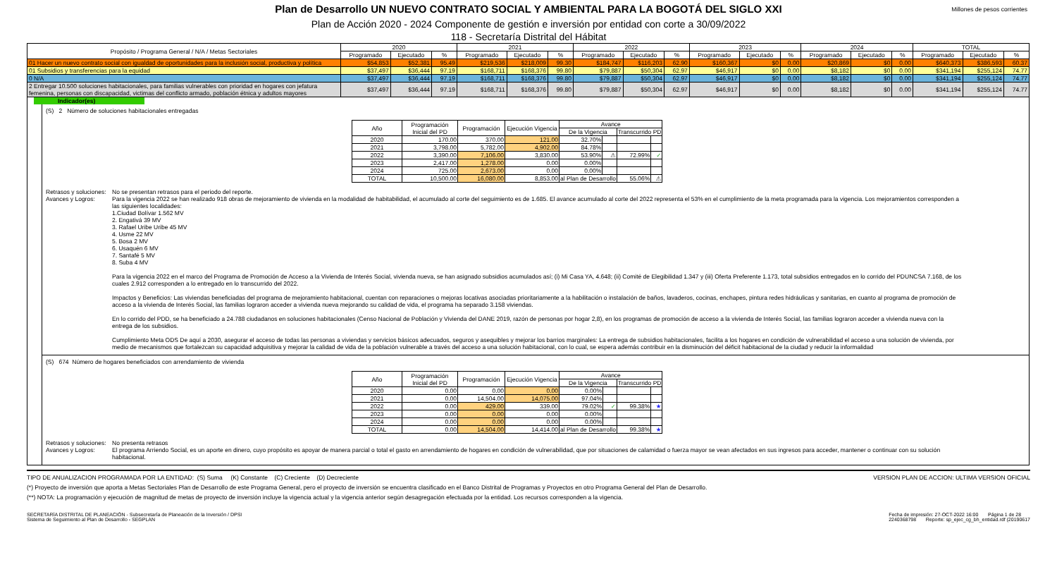Millones de pesos corrientes
Plan de Desarrollo UN NUEVO CONTRATO SOCIAL Y AMBIENTAL PARA LA BOGOTÁ DEL SIGLO XXI
Plan de Acción 2020 - 2024 Componente de gestión e inversión por entidad con corte a 30/09/2022
118 - Secretaría Distrital del Hábitat
| Propósito / Programa General / N/A / Metas Sectoriales | 2020 | | | 2021 | | | 2022 | | | 2023 | | | 2024 | | | TOTAL | | |
| --- | --- | --- | --- | --- | --- | --- | --- | --- | --- | --- | --- | --- | --- | --- | --- | --- | --- | --- |
| | Programado | Ejecutado | % | Programado | Ejecutado | % | Programado | Ejecutado | % | Programado | Ejecutado | % | Programado | Ejecutado | % | Programado | Ejecutado | % |
| 01 Hacer un nuevo contrato social con igualdad de oportunidades para la inclusión social, productiva y política | $54,853 | $52,381 | 95.49 | $219,536 | $218,009 | 99.30 | $184,747 | $116,203 | 62.90 | $160,367 | $0 | 0.00 | $20,869 | $0 | 0.00 | $640,373 | $386,593 | 60.37 |
| 01 Subsidios y transferencias para la equidad | $37,497 | $36,444 | 97.19 | $168,711 | $168,376 | 99.80 | $79,887 | $50,304 | 62.97 | $46,917 | $0 | 0.00 | $8,182 | $0 | 0.00 | $341,194 | $255,124 | 74.77 |
| 0 N/A | $37,497 | $36,444 | 97.19 | $168,711 | $168,376 | 99.80 | $79,887 | $50,304 | 62.97 | $46,917 | $0 | 0.00 | $8,182 | $0 | 0.00 | $341,194 | $255,124 | 74.77 |
| 2 Entregar 10.500 soluciones habitacionales, para familias vulnerables con prioridad en hogares con jefatura femenina, personas con discapacidad, victimas del conflicto armado, población étnica y adultos mayores | $37,497 | $36,444 | 97.19 | $168,711 | $168,376 | 99.80 | $79,887 | $50,304 | 62.97 | $46,917 | $0 | 0.00 | $8,182 | $0 | 0.00 | $341,194 | $255,124 | 74.77 |
Indicador(es)
(S) 2 Número de soluciones habitacionales entregadas
| Año | Programación Inicial del PD | Programación | Ejecución Vigencia | Avance | | | |
| --- | --- | --- | --- | --- | --- | --- | --- |
| | | | | De la Vigencia | | Transcurrido PD | |
| 2020 | 170.00 | 370.00 | 121.00 | 32.70% | | | |
| 2021 | 3,798.00 | 5,782.00 | 4,902.00 | 84.78% | | | |
| 2022 | 3,390.00 | 7,106.00 | 3,830.00 | 53.90% | ⚠ | 72.99% | ✓ |
| 2023 | 2,417.00 | 1,278.00 | 0.00 | 0.00% | | | |
| 2024 | 725.00 | 2,673.00 | 0.00 | 0.00% | | | |
| TOTAL | 10,500.00 | 16,080.00 | 8,853.00 | al Plan de Desarrollo | | 55.06% | ⚠ |
Retrasos y soluciones:
No se presentan retrasos para el periodo del reporte.
Avances y Logros: Para la vigencia 2022 se han realizado 918 obras de mejoramiento de vivienda en la modalidad de habitabilidad, el acumulado al corte del seguimiento es de 1.685. El avance acumulado al corte del 2022 representa el 53% en el cumplimiento de la meta programada para la vigencia. Los mejoramientos corresponden a las siguientes localidades:
1.Ciudad Bolívar 1.562 MV
2. Engativá 39 MV
3. Rafael Uribe Uribe 45 MV
4. Usme 22 MV
5. Bosa 2 MV
6. Usaquén 6 MV
7. Santafé 5 MV
8. Suba 4 MV
Para la vigencia 2022 en el marco del Programa de Promoción de Acceso a la Vivienda de Interés Social, vivienda nueva, se han asignado subsidios acumulados así; (i) Mi Casa YA, 4.648; (ii) Comité de Elegibilidad 1.347 y (iii) Oferta Preferente 1.173, total subsidios entregados en lo corrido del PDUNCSA 7.168, de los cuales 2.912 corresponden a lo entregado en lo transcurrido del 2022.
Impactos y Beneficios: Las viviendas beneficiadas del programa de mejoramiento habitacional, cuentan con reparaciones o mejoras locativas asociadas prioritariamente a la habilitación o instalación de baños, lavaderos, cocinas, enchapes, pintura redes hidráulicas y sanitarias, en cuanto al programa de promoción de acceso a la vivienda de Interés Social, las familias lograron acceder a vivienda nueva mejorando su calidad de vida, el programa ha separado 3.158 viviendas.
En lo corrido del PDD, se ha beneficiado a 24.788 ciudadanos en soluciones habitacionales (Censo Nacional de Población y Vivienda del DANE 2019, razón de personas por hogar 2,8), en los programas de promoción de acceso a la vivienda de Interés Social, las familias lograron acceder a vivienda nueva con la entrega de los subsidios.
Cumplimiento Meta ODS De aquí a 2030, asegurar el acceso de todas las personas a viviendas y servicios básicos adecuados, seguros y asequibles y mejorar los barrios marginales: La entrega de subsidios habitacionales, facilita a los hogares en condición de vulnerabilidad el acceso a una solución de vivienda, por medio de mecanismos que fortalezcan su capacidad adquisitiva y mejorar la calidad de vida de la población vulnerable a través del acceso a una solución habitacional, con lo cual, se espera además contribuir en la disminución del déficit habitacional de la ciudad y reducir la informalidad
(S) 674 Número de hogares beneficiados con arrendamiento de vivienda
| Año | Programación Inicial del PD | Programación | Ejecución Vigencia | Avance | | | |
| --- | --- | --- | --- | --- | --- | --- | --- |
| | | | | De la Vigencia | | Transcurrido PD | |
| 2020 | 0.00 | 0.00 | 0.00 | 0.00% | | | |
| 2021 | 0.00 | 14,504.00 | 14,075.00 | 97.04% | | | |
| 2022 | 0.00 | 429.00 | 339.00 | 79.02% | ✓ | 99.38% | ★ |
| 2023 | 0.00 | 0.00 | 0.00 | 0.00% | | | |
| 2024 | 0.00 | 0.00 | 0.00 | 0.00% | | | |
| TOTAL | 0.00 | 14,504.00 | 14,414.00 | al Plan de Desarrollo | | 99.38% | ★ |
Retrasos y soluciones:
No presenta retrasos
Avances y Logros: El programa Arriendo Social, es un aporte en dinero, cuyo propósito es apoyar de manera parcial o total el gasto en arrendamiento de hogares en condición de vulnerabilidad, que por situaciones de calamidad o fuerza mayor se vean afectados en sus ingresos para acceder, mantener o continuar con su solución habitacional.
TIPO DE ANUALIZACION PROGRAMADA POR LA ENTIDAD: (S) Suma (K) Constante (C) Creciente (D) Decreciente VERSION PLAN DE ACCION: ULTIMA VERSION OFICIAL
(*) Proyecto de inversión que aporta a Metas Sectoriales Plan de Desarrollo de este Programa General, pero el proyecto de inversión se encuentra clasificado en el Banco Distrital de Programas y Proyectos en otro Programa General del Plan de Desarrollo.
(**) NOTA: La programación y ejecución de magnitud de metas de proyecto de inversión incluye la vigencia actual y la vigencia anterior según desagregación efectuada por la entidad. Los recursos corresponden a la vigencia.
SECRETARÍA DISTRITAL DE PLANEACIÓN - Subsecretaría de Planeación de la Inversión / DPSI
Sistema de Seguimiento al Plan de Desarrollo - SEGPLAN Fecha de impresión: 27-OCT-2022 16:00 Página 1 de 28
2240368798 Reporte: sp_ejec_cg_bh_entidad.rdf (20190617